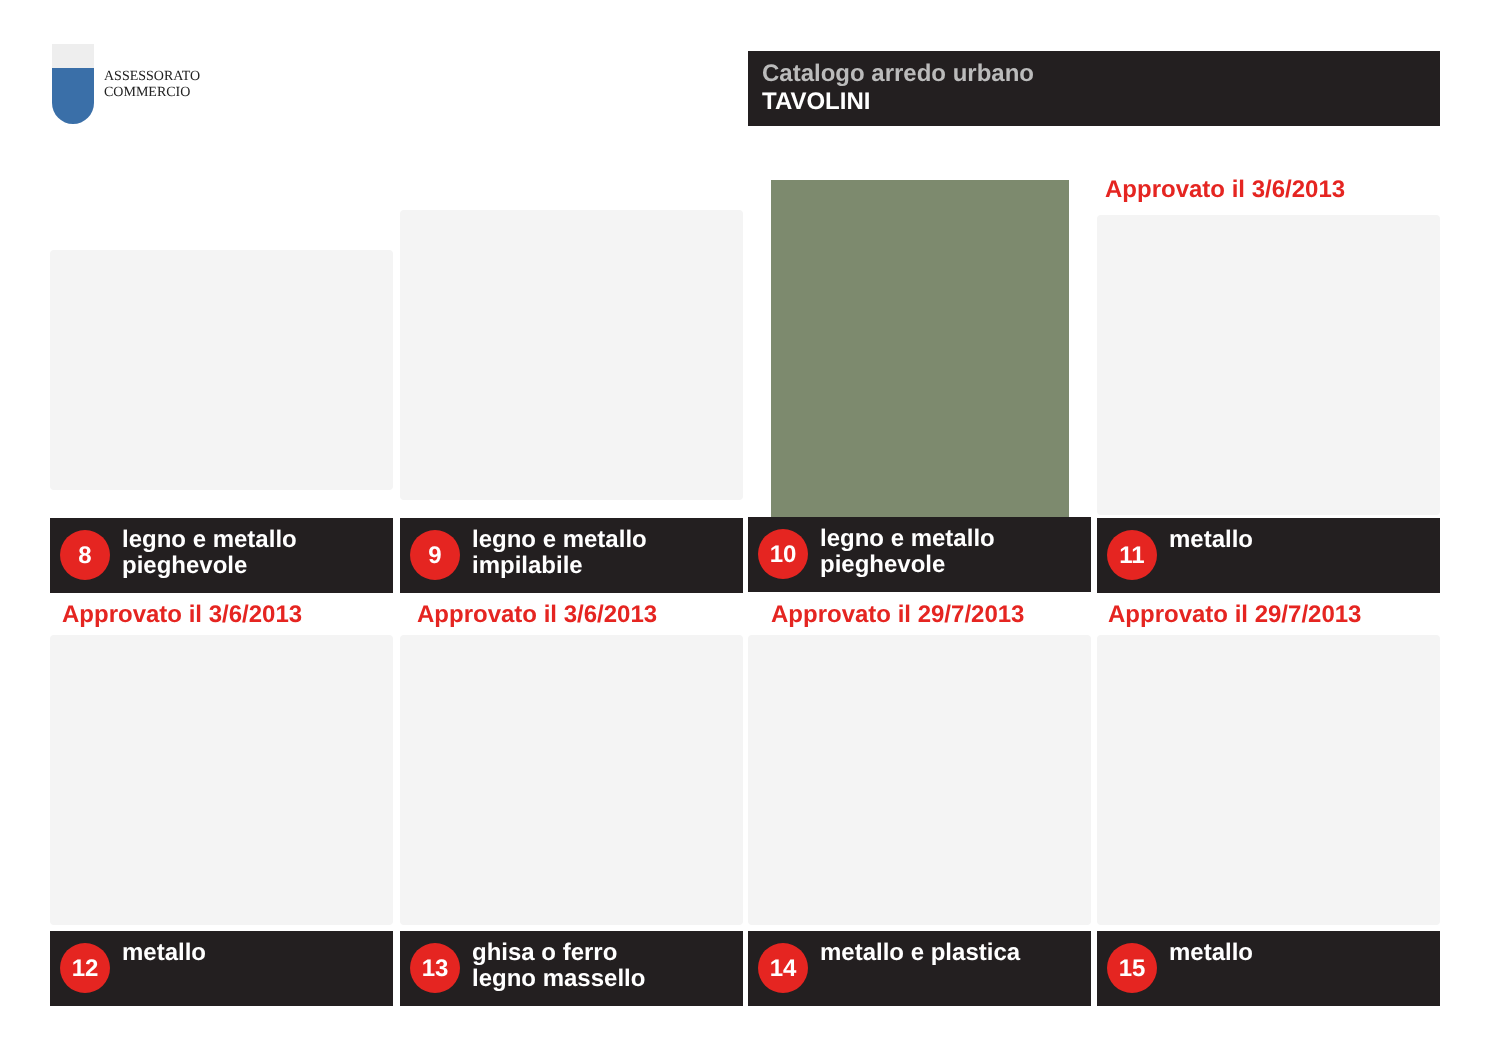ASSESSORATO
COMMERCIO
Catalogo arredo urbano
TAVOLINI
Approvato il 3/6/2013
8
legno e metallo
pieghevole
9
legno e metallo
impilabile
10
legno e metallo
pieghevole
11
metallo
Approvato il 3/6/2013 Approvato il 3/6/2013 Approvato il 29/7/2013 Approvato il 29/7/2013
12
metallo
13
ghisa o ferro
legno massello
14
metallo e plastica
15
metallo